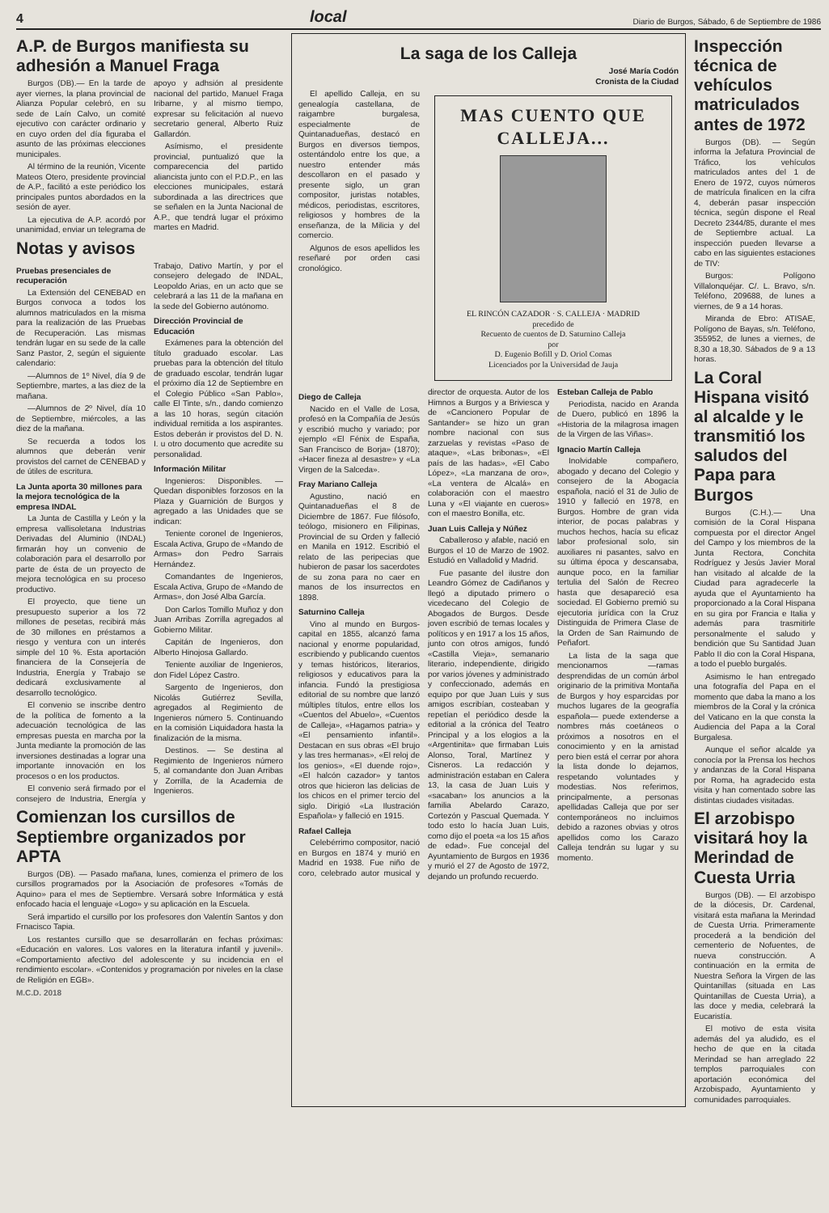4 local Diario de Burgos, Sábado, 6 de Septiembre de 1986
A.P. de Burgos manifiesta su adhesión a Manuel Fraga
Burgos (DB).— En la tarde de ayer viernes, la plana provincial de Alianza Popular celebró, en su sede de Laín Calvo, un comité ejecutivo con carácter ordinario y en cuyo orden del día figuraba el asunto de las próximas elecciones municipales.
Al término de la reunión, Vicente Mateos Otero, presidente provincial de A.P., facilitó a este periódico los principales puntos abordados en la sesión de ayer.
La ejecutiva de A.P. acordó por unanimidad, enviar un telegrama de apoyo y adhsión al presidente nacional del partido, Manuel Fraga Iribarne, y al mismo tiempo, expresar su felicitación al nuevo secretario general, Alberto Ruiz Gallardón.
Asímismo, el presidente provincial, puntualizó que la comparecencia del partido aliancista junto con el P.D.P., en las elecciones municipales, estará subordinada a las directrices que se señalen en la Junta Nacional de A.P., que tendrá lugar el próximo martes en Madrid.
Notas y avisos
Pruebas presenciales de recuperación
La Extensión del CENEBAD en Burgos convoca a todos los alumnos matriculados en la misma para la realización de las Pruebas de Recuperación. Las mismas tendrán lugar en su sede de la calle Sanz Pastor, 2, según el siguiente calendario:
—Alumnos de 1º Nivel, día 9 de Septiembre, martes, a las diez de la mañana.
—Alumnos de 2º Nivel, día 10 de Septiembre, miércoles, a las diez de la mañana.
Se recuerda a todos los alumnos que deberán venir provistos del carnet de CENEBAD y de útiles de escritura.
La Junta aporta 30 millones para la mejora tecnológica de la empresa INDAL
La Junta de Castilla y León y la empresa vallisoletana Industrias Derivadas del Aluminio (INDAL) firmarán hoy un convenio de colaboración para el desarrollo por parte de ésta de un proyecto de mejora tecnológica en su proceso productivo.
El proyecto, que tiene un presupuesto superior a los 72 millones de pesetas, recibirá más de 30 millones en préstamos a riesgo y ventura con un interés simple del 10 %. Esta aportación financiera de la Consejería de Industria, Energía y Trabajo se dedicará exclusivamente al desarrollo tecnológico.
El convenio se inscribe dentro de la política de fomento a la adecuación tecnológica de las empresas puesta en marcha por la Junta mediante la promoción de las inversiones destinadas a lograr una importante innovación en los procesos o en los productos.
El convenio será firmado por el consejero de Industria, Energía y Trabajo, Dativo Martín, y por el consejero delegado de INDAL, Leopoldo Arias, en un acto que se celebrará a las 11 de la mañana en la sede del Gobierno autónomo.
Dirección Provincial de Educación
Exámenes para la obtención del título graduado escolar. Las pruebas para la obtención del título de graduado escolar, tendrán lugar el próximo día 12 de Septiembre en el Colegio Público «San Pablo», calle El Tinte, s/n., dando comienzo a las 10 horas, según citación individual remitida a los aspirantes. Estos deberán ir provistos del D. N. I. u otro documento que acredite su personalidad.
Información Militar
Ingenieros: Disponibles. — Quedan disponibles forzosos en la Plaza y Guarnición de Burgos y agregado a las Unidades que se indican:
Teniente coronel de Ingenieros, Escala Activa, Grupo de «Mando de Armas» don Pedro Sarrais Hernández.
Comandantes de Ingenieros, Escala Activa, Grupo de «Mando de Armas», don José Alba García.
Don Carlos Tomillo Muñoz y don Juan Arribas Zorrilla agregados al Gobierno Militar.
Capitán de Ingenieros, don Alberto Hinojosa Gallardo.
Teniente auxiliar de Ingenieros, don Fidel López Castro.
Sargento de Ingenieros, don Nicolás Gutiérrez Sevilla, agregados al Regimiento de Ingenieros número 5. Continuando en la comisión Liquidadora hasta la finalización de la misma.
Destinos. — Se destina al Regimiento de Ingenieros número 5, al comandante don Juan Arribas y Zorrilla, de la Academia de Ingenieros.
Comienzan los cursillos de Septiembre organizados por APTA
Burgos (DB). — Pasado mañana, lunes, comienza el primero de los cursillos programados por la Asociación de profesores «Tomás de Aquino» para el mes de Septiembre. Versará sobre Informática y está enfocado hacia el lenguaje «Logo» y su aplicación en la Escuela.
Será impartido el cursillo por los profesores don Valentín Santos y don Frnacisco Tapia.
Los restantes cursillo que se desarrollarán en fechas próximas: «Educación en valores. Los valores en la literatura infantil y juvenil». «Comportamiento afectivo del adolescente y su incidencia en el rendimiento escolar». «Contenidos y programación por niveles en la clase de Religión en EGB».
M.C.D. 2018
La saga de los Calleja
José María Codón
Cronista de la Ciudad
El apellido Calleja, en su genealogía castellana, de raigambre burgalesa, especialmente de Quintanadueñas, destacó en Burgos en diversos tiempos, ostentándolo entre los que, a nuestro entender más descollaron en el pasado y presente siglo, un gran compositor, juristas notables, médicos, periodistas, escritores, religiosos y hombres de la enseñanza, de la Milicia y del comercio.
Algunos de esos apellidos les reseñaré por orden casi cronológico.
MAS CUENTO QUE CALLEJA...
EL RINCÓN CAZADOR · S. CALLEJA · MADRID
precedido de
Recuento de cuentos de D. Saturnino Calleja
por
D. Eugenio Bofill y D. Oriol Comas
Licenciados por la Universidad de Jauja
Diego de Calleja
Nacido en el Valle de Losa, profesó en la Compañía de Jesús y escribió mucho y variado; por ejemplo «El Fénix de España, San Francisco de Borja» (1870); «Hacer fineza al desastre» y «La Virgen de la Salceda».
Fray Mariano Calleja
Agustino, nació en Quintanadueñas el 8 de Diciembre de 1867. Fue filósofo, teólogo, misionero en Filipinas, Provincial de su Orden y falleció en Manila en 1912. Escribió el relato de las peripecias que hubieron de pasar los sacerdotes de su zona para no caer en manos de los insurrectos en 1898.
Saturnino Calleja
Vino al mundo en Burgos-capital en 1855, alcanzó fama nacional y enorme popularidad, escribiendo y publicando cuentos y temas históricos, literarios, religiosos y educativos para la infancia. Fundó la prestigiosa editorial de su nombre que lanzó múltiples títulos, entre ellos los «Cuentos del Abuelo», «Cuentos de Calleja», «Hagamos patria» y «El pensamiento infantil». Destacan en sus obras «El brujo y las tres hermanas», «El reloj de los genios», «El duende rojo», «El halcón cazador» y tantos otros que hicieron las delicias de los chicos en el primer tercio del siglo. Dirigió «La Ilustración Española» y falleció en 1915.
Rafael Calleja
Celebérrimo compositor, nació en Burgos en 1874 y murió en Madrid en 1938. Fue niño de coro, celebrado autor musical y director de orquesta. Autor de los Himnos a Burgos y a Briviesca y de «Cancionero Popular de Santander» se hizo un gran nombre nacional con sus zarzuelas y revistas «Paso de ataque», «Las bribonas», «El país de las hadas», «El Cabo López», «La manzana de oro», «La ventera de Alcalá» en colaboración con el maestro Luna y «El viajante en cueros» con el maestro Bonilla, etc.
Juan Luis Calleja y Núñez
Caballeroso y afable, nació en Burgos el 10 de Marzo de 1902. Estudió en Valladolid y Madrid.
Fue pasante del ilustre don Leandro Gómez de Cadiñanos y llegó a diputado primero o vicedecano del Colegio de Abogados de Burgos. Desde joven escribió de temas locales y políticos y en 1917 a los 15 años, junto con otros amigos, fundó «Castilla Vieja», semanario literario, independiente, dirigido por varios jóvenes y administrado y confeccionado, además en equipo por que Juan Luis y sus amigos escribían, costeaban y repetían el periódico desde la editorial a la crónica del Teatro Principal y a los elogios a la «Argentinita» que firmaban Luis Alonso, Toral, Martínez y Cisneros. La redacción y administración estaban en Calera 13, la casa de Juan Luis y «sacaban» los anuncios a la familia Abelardo Carazo, Cortezón y Pascual Quemada. Y todo esto lo hacía Juan Luis, como dijo el poeta «a los 15 años de edad». Fue concejal del Ayuntamiento de Burgos en 1936 y murió el 27 de Agosto de 1972, dejando un profundo recuerdo.
Esteban Calleja de Pablo
Periodista, nacido en Aranda de Duero, publicó en 1896 la «Historia de la milagrosa imagen de la Virgen de las Viñas».
Ignacio Martín Calleja
Inolvidable compañero, abogado y decano del Colegio y consejero de la Abogacía española, nació el 31 de Julio de 1910 y falleció en 1978, en Burgos. Hombre de gran vida interior, de pocas palabras y muchos hechos, hacía su eficaz labor profesional solo, sin auxiliares ni pasantes, salvo en su última época y descansaba, aunque poco, en la familiar tertulia del Salón de Recreo hasta que desapareció esa sociedad. El Gobierno premió su ejecutoria jurídica con la Cruz Distinguida de Primera Clase de la Orden de San Raimundo de Peñafort.
La lista de la saga que mencionamos —ramas desprendidas de un común árbol originario de la primitiva Montaña de Burgos y hoy esparcidas por muchos lugares de la geografía española— puede extenderse a nombres más coetáneos o próximos a nosotros en el conocimiento y en la amistad pero bien está el cerrar por ahora la lista donde lo dejamos, respetando voluntades y modestias. Nos referimos, principalmente, a personas apellidadas Calleja que por ser contemporáneos no incluimos debido a razones obvias y otros apellidos como los Carazo Calleja tendrán su lugar y su momento.
Inspección técnica de vehículos matriculados antes de 1972
Burgos (DB). — Según informa la Jefatura Provincial de Tráfico, los vehículos matriculados antes del 1 de Enero de 1972, cuyos números de matrícula finalicen en la cifra 4, deberán pasar inspección técnica, según dispone el Real Decreto 2344/85, durante el mes de Septiembre actual. La inspección pueden llevarse a cabo en las siguientes estaciones de TIV:
Burgos: Polígono Villalonquéjar. C/. L. Bravo, s/n. Teléfono, 209688, de lunes a viernes, de 9 a 14 horas.
Miranda de Ebro: ATISAE, Polígono de Bayas, s/n. Teléfono, 355952, de lunes a viernes, de 8,30 a 18,30. Sábados de 9 a 13 horas.
La Coral Hispana visitó al alcalde y le transmitió los saludos del Papa para Burgos
Burgos (C.H.).— Una comisión de la Coral Hispana compuesta por el director Angel del Campo y los miembros de la Junta Rectora, Conchita Rodríguez y Jesús Javier Moral han visitado al alcalde de la Ciudad para agradecerle la ayuda que el Ayuntamiento ha proporcionado a la Coral Hispana en su gira por Francia e Italia y además para trasmitirle personalmente el saludo y bendición que Su Santidad Juan Pablo II dio con la Coral Hispana, a todo el pueblo burgalés.
Asimismo le han entregado una fotografía del Papa en el momento que daba la mano a los miembros de la Coral y la crónica del Vaticano en la que consta la Audiencia del Papa a la Coral Burgalesa.
Aunque el señor alcalde ya conocía por la Prensa los hechos y andanzas de la Coral Hispana por Roma, ha agradecido esta visita y han comentado sobre las distintas ciudades visitadas.
El arzobispo visitará hoy la Merindad de Cuesta Urria
Burgos (DB). — El arzobispo de la diócesis, Dr. Cardenal, visitará esta mañana la Merindad de Cuesta Urria. Primeramente procederá a la bendición del cementerio de Nofuentes, de nueva construcción. A continuación en la ermita de Nuestra Señora la Virgen de las Quintanillas (situada en Las Quintanillas de Cuesta Urria), a las doce y media, celebrará la Eucaristía.
El motivo de esta visita además del ya aludido, es el hecho de que en la citada Merindad se han arreglado 22 templos parroquiales con aportación económica del Arzobispado, Ayuntamiento y comunidades parroquiales.